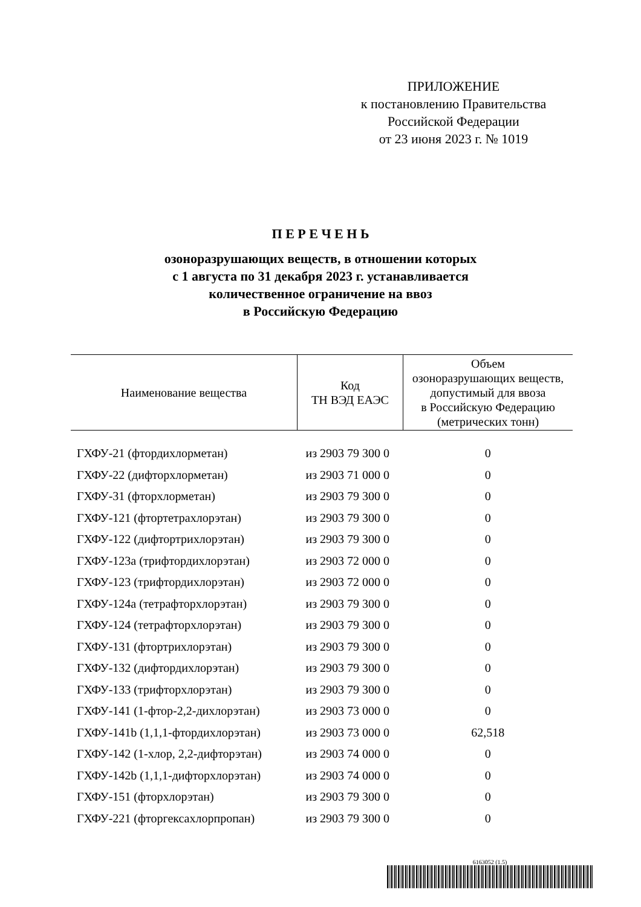ПРИЛОЖЕНИЕ
к постановлению Правительства
Российской Федерации
от 23 июня 2023 г. № 1019
П Е Р Е Ч Е Н Ь
озоноразрушающих веществ, в отношении которых
с 1 августа по 31 декабря 2023 г. устанавливается
количественное ограничение на ввоз
в Российскую Федерацию
| Наименование вещества | Код ТН ВЭД ЕАЭС | Объем озоноразрушающих веществ, допустимый для ввоза в Российскую Федерацию (метрических тонн) |
| --- | --- | --- |
| ГХФУ-21 (фтордихлорметан) | из 2903 79 300 0 | 0 |
| ГХФУ-22 (дифторхлорметан) | из 2903 71 000 0 | 0 |
| ГХФУ-31 (фторхлорметан) | из 2903 79 300 0 | 0 |
| ГХФУ-121 (фтортетрахлорэтан) | из 2903 79 300 0 | 0 |
| ГХФУ-122 (дифтортрихлорэтан) | из 2903 79 300 0 | 0 |
| ГХФУ-123a (трифтордихлорэтан) | из 2903 72 000 0 | 0 |
| ГХФУ-123 (трифтордихлорэтан) | из 2903 72 000 0 | 0 |
| ГХФУ-124a (тетрафторхлорэтан) | из 2903 79 300 0 | 0 |
| ГХФУ-124 (тетрафторхлорэтан) | из 2903 79 300 0 | 0 |
| ГХФУ-131 (фтортрихлорэтан) | из 2903 79 300 0 | 0 |
| ГХФУ-132 (дифтордихлорэтан) | из 2903 79 300 0 | 0 |
| ГХФУ-133 (трифторхлорэтан) | из 2903 79 300 0 | 0 |
| ГХФУ-141 (1-фтор-2,2-дихлорэтан) | из 2903 73 000 0 | 0 |
| ГХФУ-141b (1,1,1-фтордихлорэтан) | из 2903 73 000 0 | 62,518 |
| ГХФУ-142 (1-хлор, 2,2-дифторэтан) | из 2903 74 000 0 | 0 |
| ГХФУ-142b (1,1,1-дифторхлорэтан) | из 2903 74 000 0 | 0 |
| ГХФУ-151 (фторхлорэтан) | из 2903 79 300 0 | 0 |
| ГХФУ-221 (фторгексахлорпропан) | из 2903 79 300 0 | 0 |
6163052 (1.5)